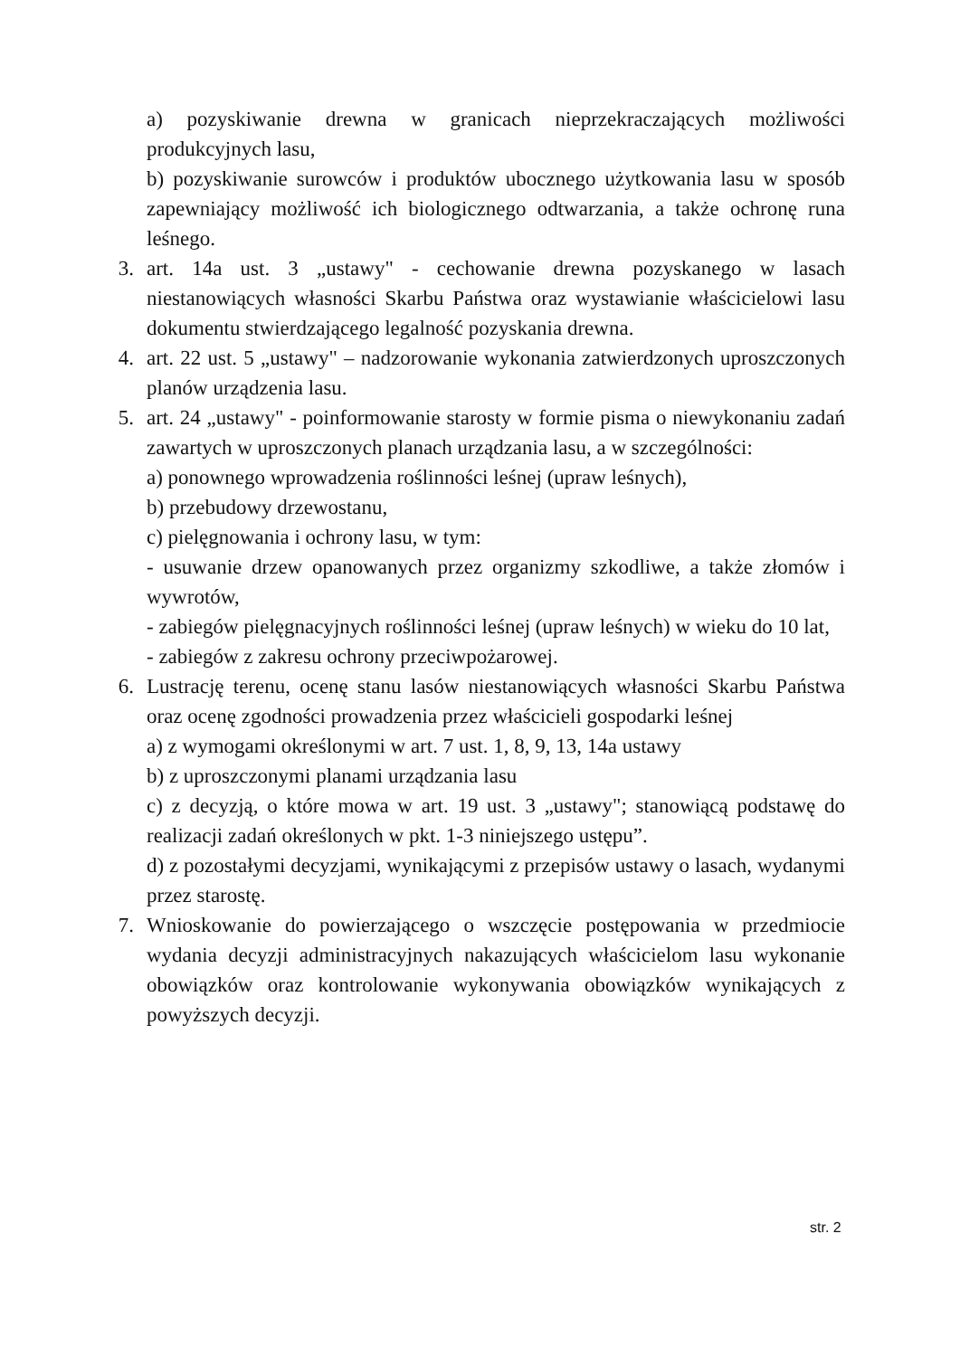a) pozyskiwanie drewna w granicach nieprzekraczających możliwości produkcyjnych lasu,
b) pozyskiwanie surowców i produktów ubocznego użytkowania lasu w sposób zapewniający możliwość ich biologicznego odtwarzania, a także ochronę runa leśnego.
3. art. 14a ust. 3 „ustawy" - cechowanie drewna pozyskanego w lasach niestanowiących własności Skarbu Państwa oraz wystawianie właścicielowi lasu dokumentu stwierdzającego legalność pozyskania drewna.
4. art. 22 ust. 5 „ustawy" – nadzorowanie wykonania zatwierdzonych uproszczonych planów urządzenia lasu.
5. art. 24 „ustawy" - poinformowanie starosty w formie pisma o niewykonaniu zadań zawartych w uproszczonych planach urządzania lasu, a w szczególności:
a) ponownego wprowadzenia roślinności leśnej (upraw leśnych),
b) przebudowy drzewostanu,
c) pielęgnowania i ochrony lasu, w tym:
- usuwanie drzew opanowanych przez organizmy szkodliwe, a także złomów i wywrotów,
- zabiegów pielęgnacyjnych roślinności leśnej (upraw leśnych) w wieku do 10 lat,
- zabiegów z zakresu ochrony przeciwpożarowej.
6. Lustrację terenu, ocenę stanu lasów niestanowiących własności Skarbu Państwa oraz ocenę zgodności prowadzenia przez właścicieli gospodarki leśnej
a) z wymogami określonymi w art. 7 ust. 1, 8, 9, 13, 14a ustawy
b) z uproszczonymi planami urządzania lasu
c) z decyzją, o które mowa w art. 19 ust. 3 „ustawy"; stanowiącą podstawę do realizacji zadań określonych w pkt. 1-3 niniejszego ustępu”.
d) z pozostałymi decyzjami, wynikającymi z przepisów ustawy o lasach, wydanymi przez starostę.
7. Wnioskowanie do powierzającego o wszczęcie postępowania w przedmiocie wydania decyzji administracyjnych nakazujących właścicielom lasu wykonanie obowiązków oraz kontrolowanie wykonywania obowiązków wynikających z powyższych decyzji.
str. 2